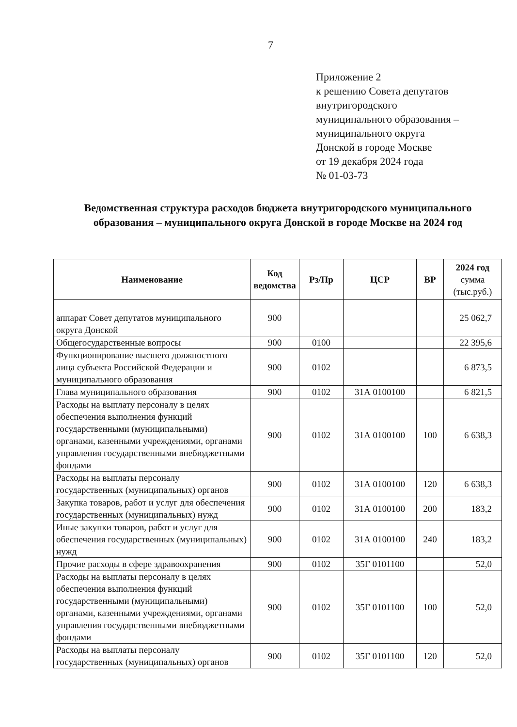7
Приложение 2
к решению Совета депутатов
внутригородского
муниципального образования –
муниципального округа
Донской в городе Москве
от 19 декабря 2024 года
№ 01-03-73
Ведомственная структура расходов бюджета внутригородского муниципального образования – муниципального округа Донской в городе Москве на 2024 год
| Наименование | Код ведомства | Рз/Пр | ЦСР | ВР | 2024 год сумма (тыс.руб.) |
| --- | --- | --- | --- | --- | --- |
| аппарат Совет депутатов муниципального округа Донской | 900 | | | | 25 062,7 |
| Общегосударственные вопросы | 900 | 0100 | | | 22 395,6 |
| Функционирование высшего должностного лица субъекта Российской Федерации и муниципального образования | 900 | 0102 | | | 6 873,5 |
| Глава муниципального образования | 900 | 0102 | 31А 0100100 | | 6 821,5 |
| Расходы на выплату персоналу в целях обеспечения выполнения функций государственными (муниципальными) органами, казенными учреждениями, органами управления государственными внебюджетными фондами | 900 | 0102 | 31А 0100100 | 100 | 6 638,3 |
| Расходы на выплаты персоналу государственных (муниципальных) органов | 900 | 0102 | 31А 0100100 | 120 | 6 638,3 |
| Закупка товаров, работ и услуг для обеспечения государственных (муниципальных) нужд | 900 | 0102 | 31А 0100100 | 200 | 183,2 |
| Иные закупки товаров, работ и услуг для обеспечения государственных (муниципальных) нужд | 900 | 0102 | 31А 0100100 | 240 | 183,2 |
| Прочие расходы в сфере здравоохранения | 900 | 0102 | 35Г 0101100 | | 52,0 |
| Расходы на выплаты персоналу в целях обеспечения выполнения функций государственными (муниципальными) органами, казенными учреждениями, органами управления государственными внебюджетными фондами | 900 | 0102 | 35Г 0101100 | 100 | 52,0 |
| Расходы на выплаты персоналу государственных (муниципальных) органов | 900 | 0102 | 35Г 0101100 | 120 | 52,0 |